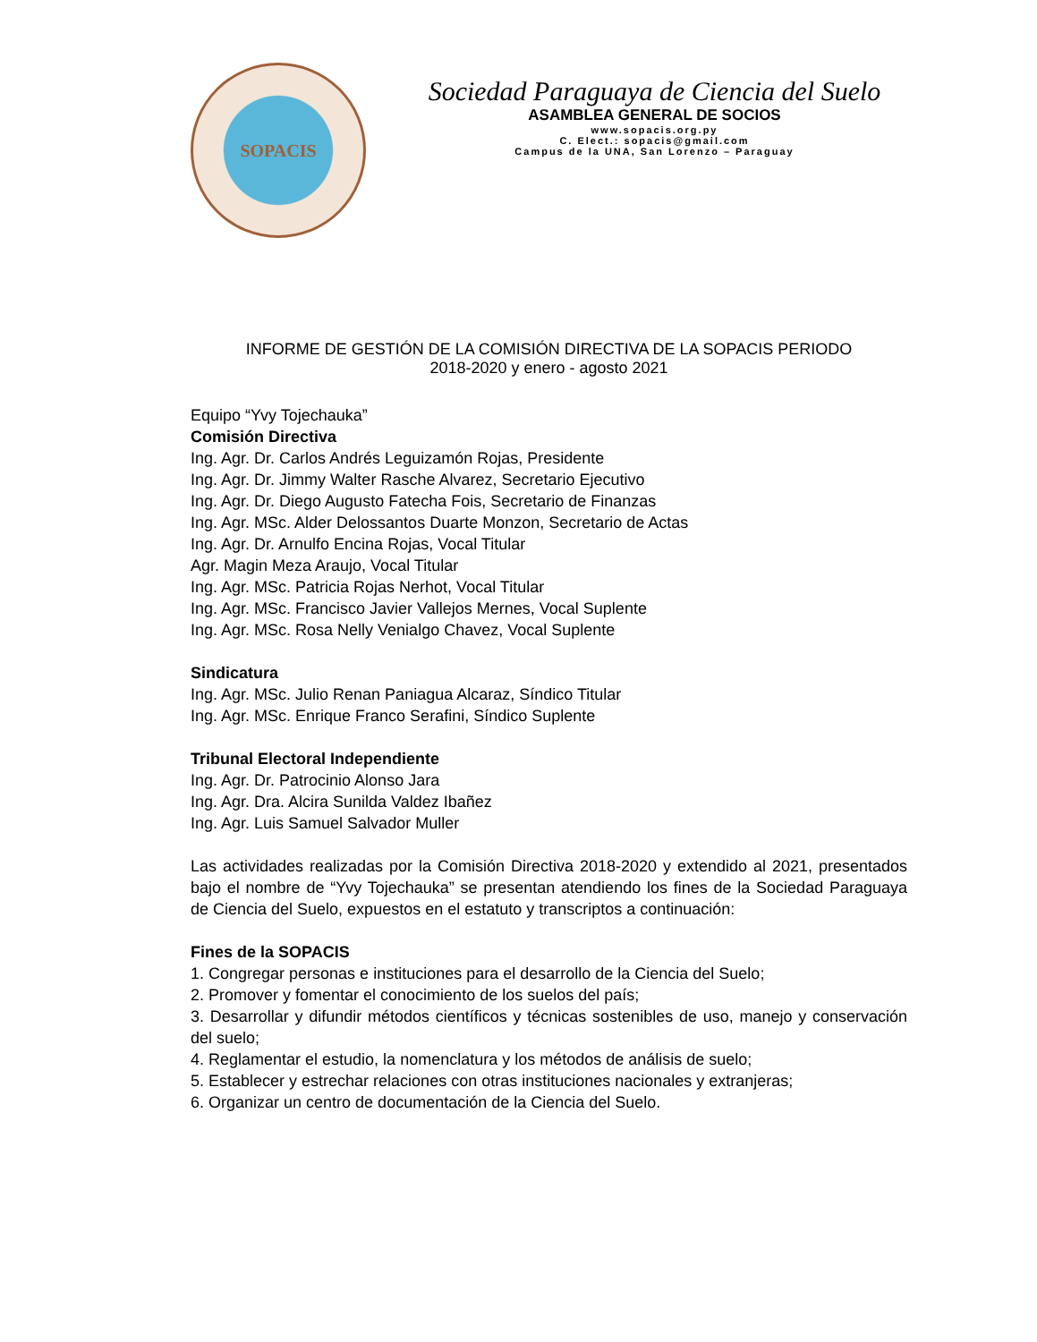SOPACIS
Sociedad Paraguaya de Ciencia del Suelo
ASAMBLEA GENERAL DE SOCIOS
www.sopacis.org.py
C. Elect.: sopacis@gmail.com
Campus de la UNA, San Lorenzo – Paraguay
INFORME DE GESTIÓN DE LA COMISIÓN DIRECTIVA DE LA SOPACIS PERIODO
2018-2020 y enero - agosto 2021
Equipo “Yvy Tojechauka”
Comisión Directiva
Ing. Agr. Dr. Carlos Andrés Leguizamón Rojas, Presidente
Ing. Agr. Dr. Jimmy Walter Rasche Alvarez, Secretario Ejecutivo
Ing. Agr. Dr. Diego Augusto Fatecha Fois, Secretario de Finanzas
Ing. Agr. MSc. Alder Delossantos Duarte Monzon, Secretario de Actas
Ing. Agr. Dr. Arnulfo Encina Rojas, Vocal Titular
Agr. Magin Meza Araujo, Vocal Titular
Ing. Agr. MSc. Patricia Rojas Nerhot, Vocal Titular
Ing. Agr. MSc. Francisco Javier Vallejos Mernes, Vocal Suplente
Ing. Agr. MSc. Rosa Nelly Venialgo Chavez, Vocal Suplente
Sindicatura
Ing. Agr. MSc. Julio Renan Paniagua Alcaraz, Síndico Titular
Ing. Agr. MSc. Enrique Franco Serafini, Síndico Suplente
Tribunal Electoral Independiente
Ing. Agr. Dr. Patrocinio Alonso Jara
Ing. Agr. Dra. Alcira Sunilda Valdez Ibañez
Ing. Agr. Luis Samuel Salvador Muller
Las actividades realizadas por la Comisión Directiva 2018-2020 y extendido al 2021, presentados bajo el nombre de “Yvy Tojechauka” se presentan atendiendo los fines de la Sociedad Paraguaya de Ciencia del Suelo, expuestos en el estatuto y transcriptos a continuación:
Fines de la SOPACIS
1. Congregar personas e instituciones para el desarrollo de la Ciencia del Suelo;
2. Promover y fomentar el conocimiento de los suelos del país;
3. Desarrollar y difundir métodos científicos y técnicas sostenibles de uso, manejo y conservación del suelo;
4. Reglamentar el estudio, la nomenclatura y los métodos de análisis de suelo;
5. Establecer y estrechar relaciones con otras instituciones nacionales y extranjeras;
6. Organizar un centro de documentación de la Ciencia del Suelo.